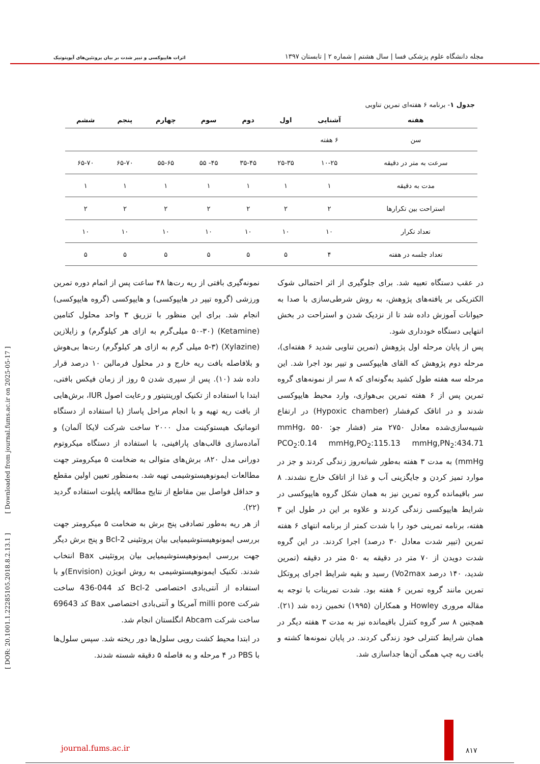مجله دانشگاه علوم پزشکی فسا | سال هشتم | شماره ۲ | تابستان ۱۳۹۷
اثرات هایپوکسی و تیپر شدت بر بیان پروتئین‌های آپوپتوتیک
جدول ۱- برنامه ۶ هفته‌ای تمرین تناوبی
| هفته | آشنایی | اول | دوم | سوم | چهارم | پنجم | ششم |
| --- | --- | --- | --- | --- | --- | --- | --- |
| سن | ۶ هفته | | | | | | |
| سرعت به متر در دقیقه | ۱۰-۲۵ | ۲۵-۳۵ | ۳۵-۴۵ | ۴۵- ۵۵ | ۵۵-۶۵ | ۶۵-۷۰ | ۶۵-۷۰ |
| مدت به دقیقه | ۱ | ۱ | ۱ | ۱ | ۱ | ۱ | ۱ |
| استراحت بین تکرارها | ۲ | ۲ | ۲ | ۲ | ۲ | ۲ | ۲ |
| تعداد تکرار | ۱۰ | ۱۰ | ۱۰ | ۱۰ | ۱۰ | ۱۰ | ۱۰ |
| تعداد جلسه در هفته | ۴ | ۵ | ۵ | ۵ | ۵ | ۵ | ۵ |
در عقب دستگاه تعبیه شد. برای جلوگیری از اثر احتمالی شوک الکتریکی بر یافته‌های پژوهش، به روش شرطی‌سازی با صدا به حیوانات آموزش داده شد تا از نزدیک شدن و استراحت در بخش انتهایی دستگاه خودداری شود.
پس از پایان مرحله اول پژوهش (تمرین تناوبی شدید ۶ هفته‌ای)، مرحله دوم پژوهش که القای هایپوکسی و تیپر بود اجرا شد. این مرحله سه هفته طول کشید به‌گونه‌ای که ۸ سر از نمونه‌های گروه تمرین پس از ۶ هفته تمرین بی‌هوازی، وارد محیط هایپوکسی شدند و در اتاقک کم‌فشار (Hypoxic chamber) در ارتفاع شبیه‌سازی‌شده معادل ۲۷۵۰ متر (فشار جو: ۵۵۰ mmHg، PCO<sub>2</sub>:0.14 mmHg,PO<sub>2</sub>:115.13 mmHg,PN<sub>2</sub>:434.71 mmHg) به مدت ۳ هفته به‌طور شبانه‌روز زندگی کردند و جز در موارد تمیز کردن و جایگزینی آب و غذا از اتاقک خارج نشدند. ۸ سر باقیمانده گروه تمرین نیز به همان شکل گروه هایپوکسی در شرایط هایپوکسی زندگی کردند و علاوه بر این در طول این ۳ هفته، برنامه تمرینی خود را با شدت کمتر از برنامه انتهای ۶ هفته تمرین (تیپر شدت معادل ۳۰ درصد) اجرا کردند. در این گروه شدت دویدن از ۷۰ متر در دقیقه به ۵۰ متر در دقیقه (تمرین شدید، ۱۴۰ درصد Vo2max) رسید و بقیه شرایط اجرای پروتکل تمرین مانند گروه تمرین ۶ هفته بود. شدت تمرینات با توجه به مقاله مروری Howley و همکاران (۱۹۹۵) تخمین زده شد (۲۱). همچنین ۸ سر گروه کنترل باقیمانده نیز به مدت ۳ هفته دیگر در همان شرایط کنترلی خود زندگی کردند. در پایان نمونه‌ها کشته و بافت ریه چپ همگی آن‌ها جداسازی شد.
نمونه‌گیری بافتی از ریه رت‌ها ۴۸ ساعت پس از اتمام دوره تمرین ورزشی (گروه تیپر در هایپوکسی) و هایپوکسی (گروه هایپوکسی) انجام شد. برای این منظور با تزریق ۳ واحد محلول کتامین (Ketamine) (۵۰-۳۰ میلی‌گرم به ازای هر کیلوگرم) و زایلازین (Xylazine) (۵-۳ میلی گرم به ازای هر کیلوگرم) رت‌ها بی‌هوش و بلافاصله بافت ریه خارج و در محلول فرمالین ۱۰ درصد قرار داده شد (۱۰). پس از سپری شدن ۵ روز از زمان فیکس بافتی، ابتدا با استفاده از تکنیک اورینتیتور و رعایت اصول IUR، برش‌هایی از بافت ریه تهیه و با انجام مراحل پاساژ (با استفاده از دستگاه اتوماتیک هیستوکینت مدل ۲۰۰۰ ساخت شرکت لایکا آلمان) و آماده‌سازی قالب‌های پارافینی، با استفاده از دستگاه میکروتوم دورانی مدل ۸۲۰، برش‌های متوالی به ضخامت ۵ میکرومتر جهت مطالعات ایمونوهیستوشیمی تهیه شد. به‌منظور تعیین اولین مقطع و حداقل فواصل بین مقاطع از نتایج مطالعه پایلوت استفاده گردید (۲۲).
از هر ریه به‌طور تصادفی پنج برش به ضخامت ۵ میکرومتر جهت بررسی ایمونوهیستوشیمیایی بیان پروتئینی Bcl-2 و پنج برش دیگر جهت بررسی ایمونوهیستوشیمیایی بیان پروتئینی Bax انتخاب شدند. تکنیک ایمونوهیستوشیمی به روش انویژن (Envision)و با استفاده از آنتی‌بادی اختصاصی Bcl-2 کد 044-436 ساخت شرکت milli pore آمریکا و آنتی‌بادی اختصاصی Bax کد 69643 ساخت شرکت Abcam انگلستان انجام شد.
در ابتدا محیط کشت رویی سلول‌ها دور ریخته شد. سپس سلول‌ها با PBS در ۴ مرحله و به فاصله ۵ دقیقه شسته شدند.
[ DOR: 20.1001.1.22285105.2018.8.2.13.1 ] [ Downloaded from journal.fums.ac.ir on 2025-05-17 ]
journal.fums.ac.ir ۸۱۷